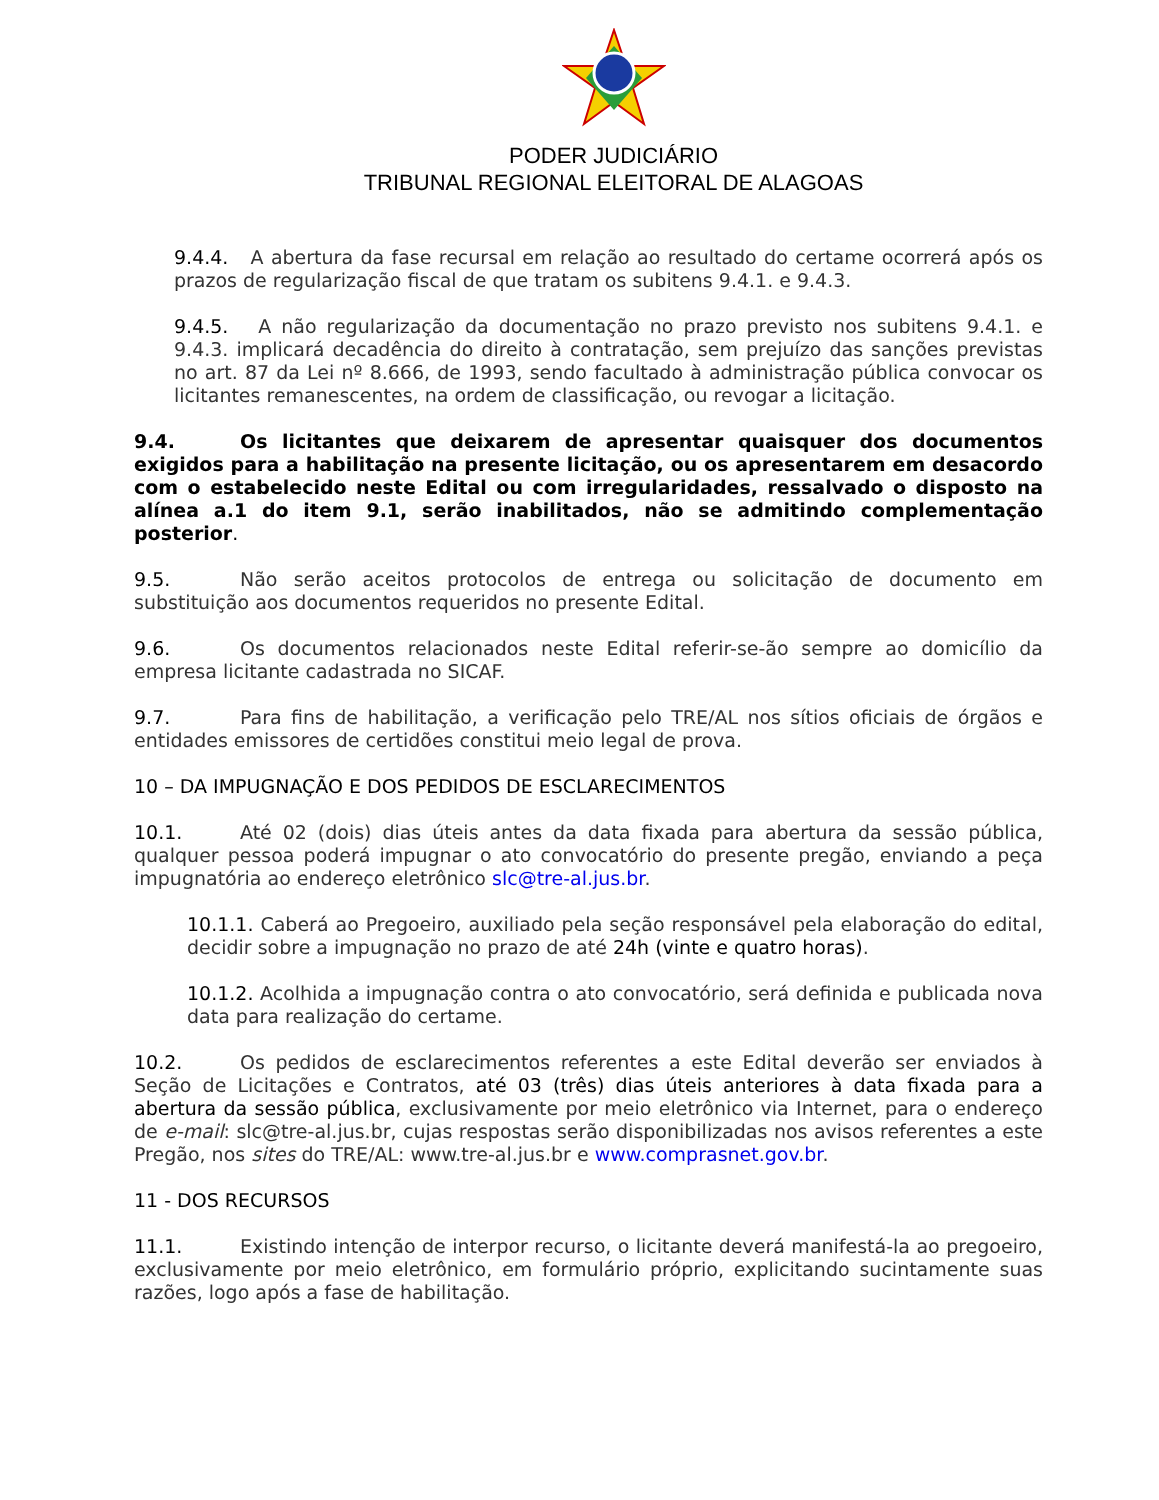PODER JUDICIÁRIO
TRIBUNAL REGIONAL ELEITORAL DE ALAGOAS
9.4.4. A abertura da fase recursal em relação ao resultado do certame ocorrerá após os prazos de regularização fiscal de que tratam os subitens 9.4.1. e 9.4.3.
9.4.5. A não regularização da documentação no prazo previsto nos subitens 9.4.1. e 9.4.3. implicará decadência do direito à contratação, sem prejuízo das sanções previstas no art. 87 da Lei nº 8.666, de 1993, sendo facultado à administração pública convocar os licitantes remanescentes, na ordem de classificação, ou revogar a licitação.
9.4. Os licitantes que deixarem de apresentar quaisquer dos documentos exigidos para a habilitação na presente licitação, ou os apresentarem em desacordo com o estabelecido neste Edital ou com irregularidades, ressalvado o disposto na alínea a.1 do item 9.1, serão inabilitados, não se admitindo complementação posterior.
9.5. Não serão aceitos protocolos de entrega ou solicitação de documento em substituição aos documentos requeridos no presente Edital.
9.6. Os documentos relacionados neste Edital referir-se-ão sempre ao domicílio da empresa licitante cadastrada no SICAF.
9.7. Para fins de habilitação, a verificação pelo TRE/AL nos sítios oficiais de órgãos e entidades emissores de certidões constitui meio legal de prova.
10 – DA IMPUGNAÇÃO E DOS PEDIDOS DE ESCLARECIMENTOS
10.1. Até 02 (dois) dias úteis antes da data fixada para abertura da sessão pública, qualquer pessoa poderá impugnar o ato convocatório do presente pregão, enviando a peça impugnatória ao endereço eletrônico slc@tre-al.jus.br.
10.1.1. Caberá ao Pregoeiro, auxiliado pela seção responsável pela elaboração do edital, decidir sobre a impugnação no prazo de até 24h (vinte e quatro horas).
10.1.2. Acolhida a impugnação contra o ato convocatório, será definida e publicada nova data para realização do certame.
10.2. Os pedidos de esclarecimentos referentes a este Edital deverão ser enviados à Seção de Licitações e Contratos, até 03 (três) dias úteis anteriores à data fixada para a abertura da sessão pública, exclusivamente por meio eletrônico via Internet, para o endereço de e-mail: slc@tre-al.jus.br, cujas respostas serão disponibilizadas nos avisos referentes a este Pregão, nos sites do TRE/AL: www.tre-al.jus.br e www.comprasnet.gov.br.
11 - DOS RECURSOS
11.1. Existindo intenção de interpor recurso, o licitante deverá manifestá-la ao pregoeiro, exclusivamente por meio eletrônico, em formulário próprio, explicitando sucintamente suas razões, logo após a fase de habilitação.